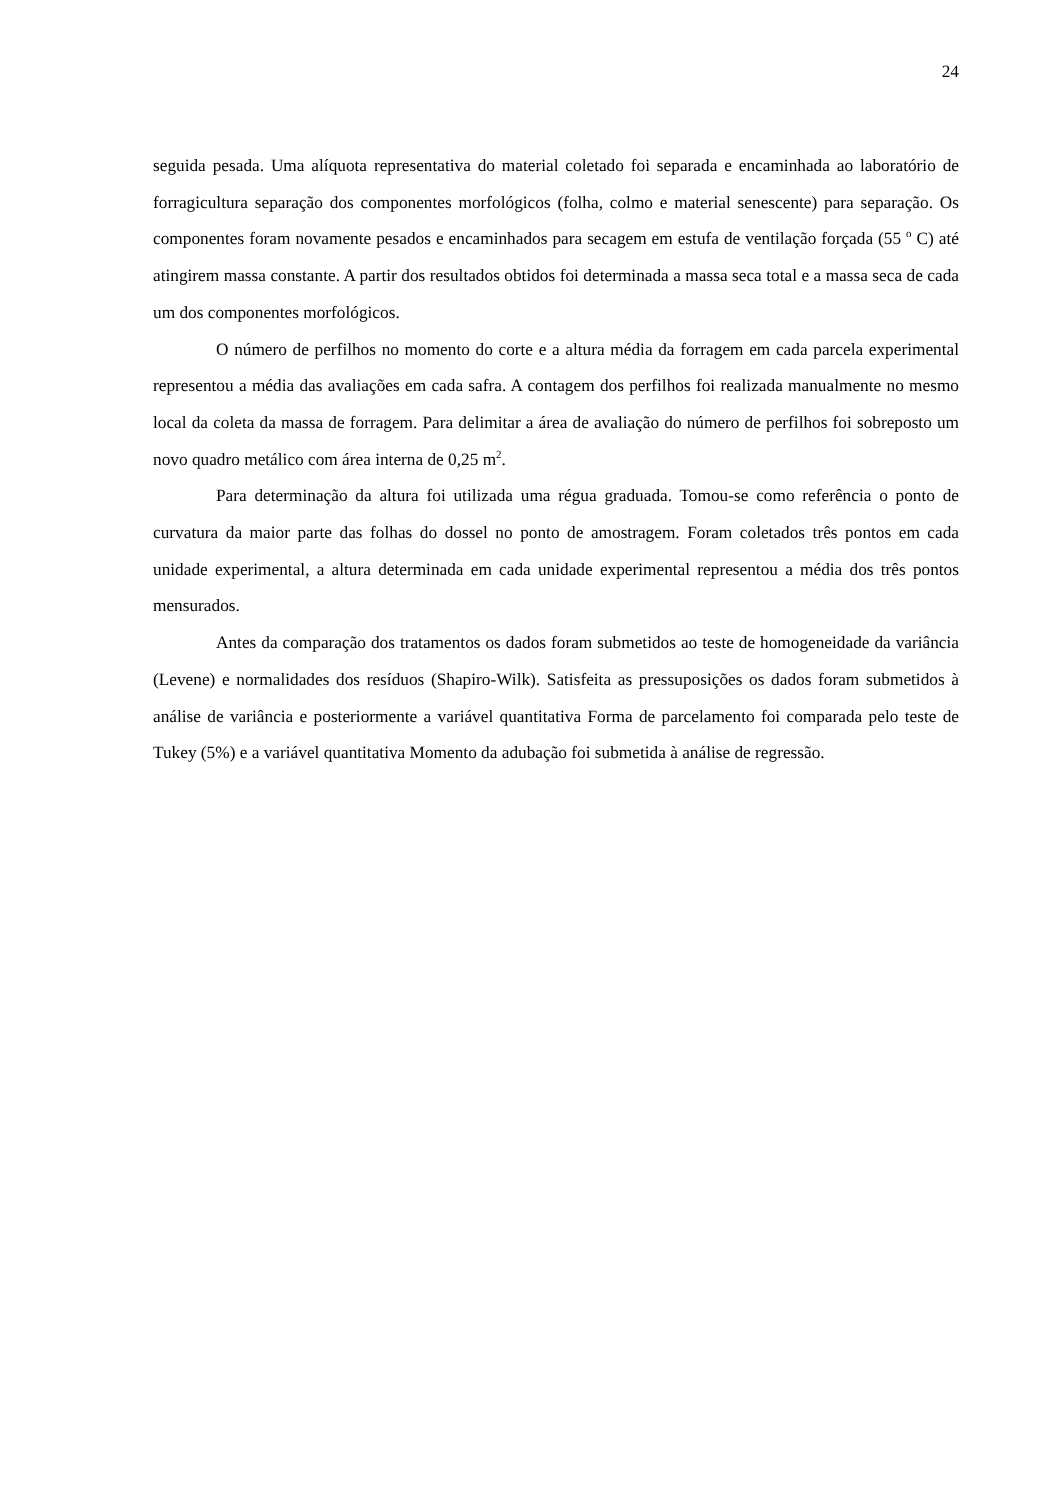24
seguida pesada. Uma alíquota representativa do material coletado foi separada e encaminhada ao laboratório de forragicultura separação dos componentes morfológicos (folha, colmo e material senescente) para separação. Os componentes foram novamente pesados e encaminhados para secagem em estufa de ventilação forçada (55 <sup>o</sup> C) até atingirem massa constante. A partir dos resultados obtidos foi determinada a massa seca total e a massa seca de cada um dos componentes morfológicos.
O número de perfilhos no momento do corte e a altura média da forragem em cada parcela experimental representou a média das avaliações em cada safra. A contagem dos perfilhos foi realizada manualmente no mesmo local da coleta da massa de forragem. Para delimitar a área de avaliação do número de perfilhos foi sobreposto um novo quadro metálico com área interna de 0,25 m<sup>2</sup>.
Para determinação da altura foi utilizada uma régua graduada. Tomou-se como referência o ponto de curvatura da maior parte das folhas do dossel no ponto de amostragem. Foram coletados três pontos em cada unidade experimental, a altura determinada em cada unidade experimental representou a média dos três pontos mensurados.
Antes da comparação dos tratamentos os dados foram submetidos ao teste de homogeneidade da variância (Levene) e normalidades dos resíduos (Shapiro-Wilk). Satisfeita as pressuposições os dados foram submetidos à análise de variância e posteriormente a variável quantitativa Forma de parcelamento foi comparada pelo teste de Tukey (5%) e a variável quantitativa Momento da adubação foi submetida à análise de regressão.